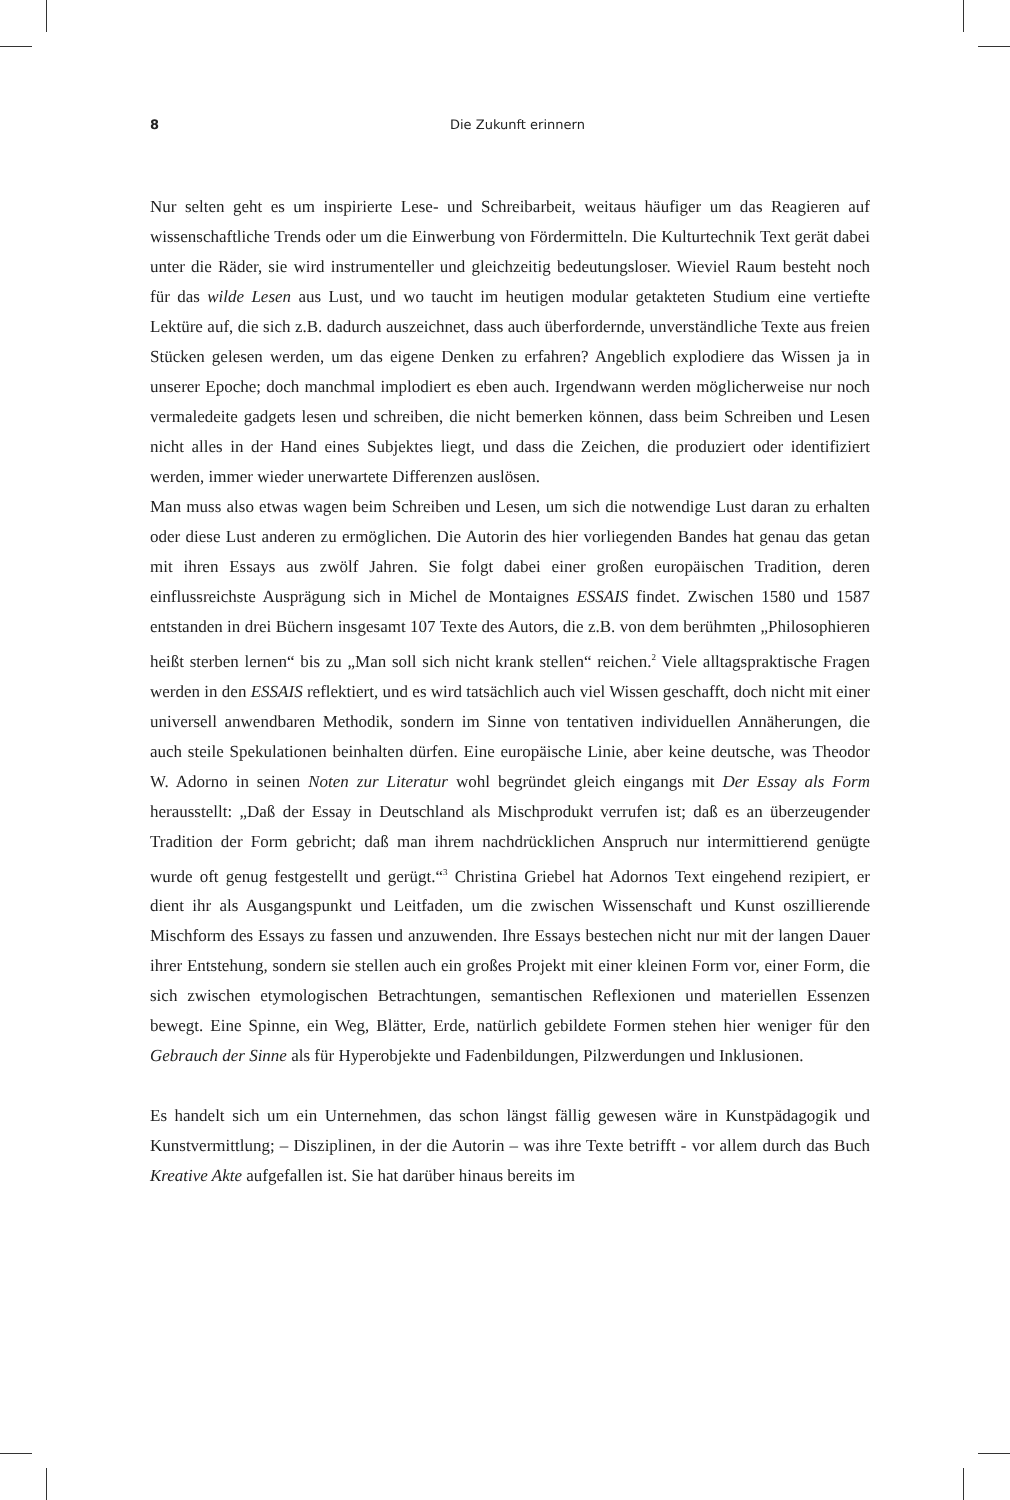8 Die Zukunft erinnern
Nur selten geht es um inspirierte Lese- und Schreibarbeit, weitaus häufiger um das Reagieren auf wissenschaftliche Trends oder um die Einwerbung von Fördermitteln. Die Kulturtechnik Text gerät dabei unter die Räder, sie wird instrumenteller und gleichzeitig bedeutungsloser. Wieviel Raum besteht noch für das wilde Lesen aus Lust, und wo taucht im heutigen modular getakteten Studium eine vertiefte Lektüre auf, die sich z.B. dadurch auszeichnet, dass auch überfordernde, unverständliche Texte aus freien Stücken gelesen werden, um das eigene Denken zu erfahren? Angeblich explodiere das Wissen ja in unserer Epoche; doch manchmal implodiert es eben auch. Irgendwann werden möglicherweise nur noch vermaledeite gadgets lesen und schreiben, die nicht bemerken können, dass beim Schreiben und Lesen nicht alles in der Hand eines Subjektes liegt, und dass die Zeichen, die produziert oder identifiziert werden, immer wieder unerwartete Differenzen auslösen.
Man muss also etwas wagen beim Schreiben und Lesen, um sich die notwendige Lust daran zu erhalten oder diese Lust anderen zu ermöglichen. Die Autorin des hier vorliegenden Bandes hat genau das getan mit ihren Essays aus zwölf Jahren. Sie folgt dabei einer großen europäischen Tradition, deren einflussreichste Ausprägung sich in Michel de Montaignes ESSAIS findet. Zwischen 1580 und 1587 entstanden in drei Büchern insgesamt 107 Texte des Autors, die z.B. von dem berühmten „Philosophieren heißt sterben lernen“ bis zu „Man soll sich nicht krank stellen“ reichen.<sup>2</sup> Viele alltagspraktische Fragen werden in den ESSAIS reflektiert, und es wird tatsächlich auch viel Wissen geschafft, doch nicht mit einer universell anwendbaren Methodik, sondern im Sinne von tentativen individuellen Annäherungen, die auch steile Spekulationen beinhalten dürfen. Eine europäische Linie, aber keine deutsche, was Theodor W. Adorno in seinen Noten zur Literatur wohl begründet gleich eingangs mit Der Essay als Form herausstellt: „Daß der Essay in Deutschland als Mischprodukt verrufen ist; daß es an überzeugender Tradition der Form gebricht; daß man ihrem nachdrücklichen Anspruch nur intermittierend genügte wurde oft genug festgestellt und gerügt.“<sup>3</sup> Christina Griebel hat Adornos Text eingehend rezipiert, er dient ihr als Ausgangspunkt und Leitfaden, um die zwischen Wissenschaft und Kunst oszillierende Mischform des Essays zu fassen und anzuwenden. Ihre Essays bestechen nicht nur mit der langen Dauer ihrer Entstehung, sondern sie stellen auch ein großes Projekt mit einer kleinen Form vor, einer Form, die sich zwischen etymologischen Betrachtungen, semantischen Reflexionen und materiellen Essenzen bewegt. Eine Spinne, ein Weg, Blätter, Erde, natürlich gebildete Formen stehen hier weniger für den Gebrauch der Sinne als für Hyperobjekte und Fadenbildungen, Pilzwerdungen und Inklusionen.
Es handelt sich um ein Unternehmen, das schon längst fällig gewesen wäre in Kunstpäd­agogik und Kunstvermittlung; – Disziplinen, in der die Autorin – was ihre Texte betrifft - vor allem durch das Buch Kreative Akte aufgefallen ist. Sie hat darüber hinaus bereits im